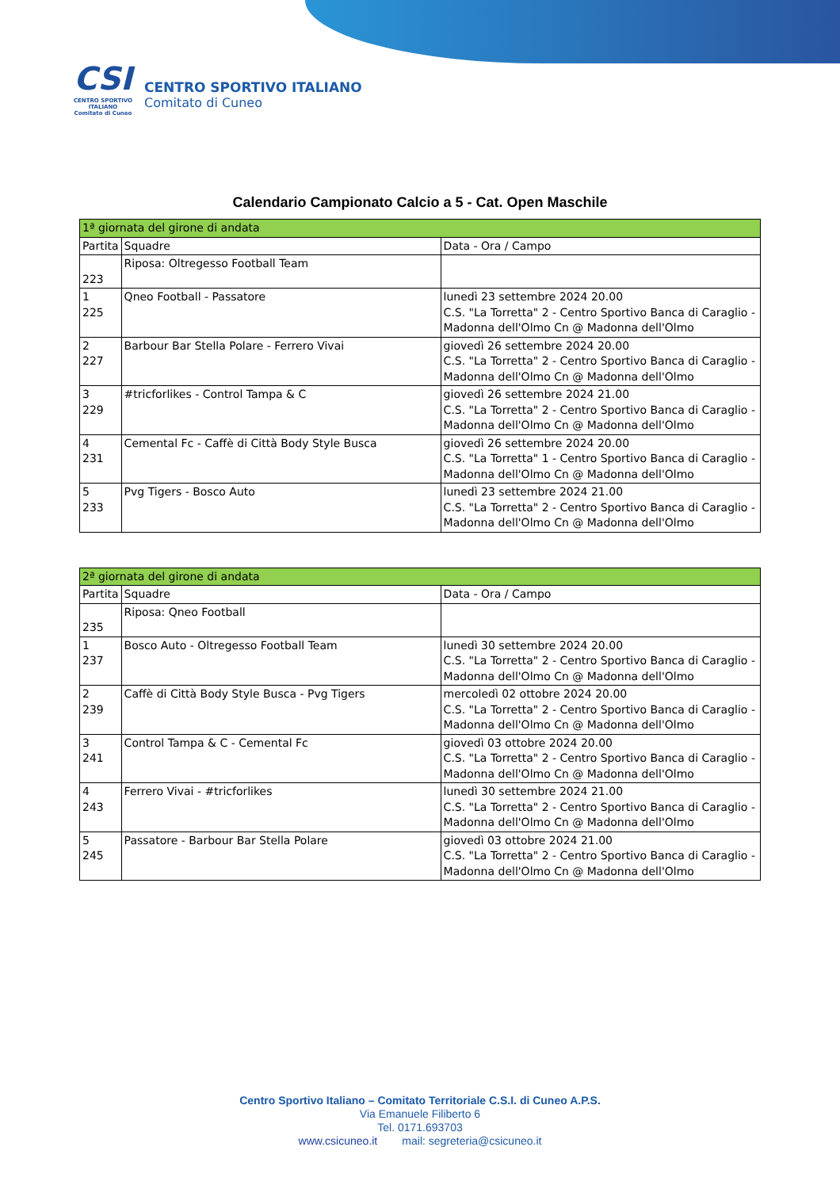CSI
CENTRO SPORTIVO ITALIANO
Comitato di Cuneo
CENTRO SPORTIVO ITALIANO
Comitato di Cuneo
Calendario Campionato Calcio a 5 - Cat. Open Maschile
| 1ª giornata del girone di andata | | |
| --- | --- | --- |
| Partita | Squadre | Data - Ora / Campo |
| 223 | Riposa: Oltregesso Football Team | |
| 1 225 | Qneo Football - Passatore | lunedì 23 settembre 2024 20.00 C.S. "La Torretta" 2 - Centro Sportivo Banca di Caraglio - Madonna dell'Olmo Cn @ Madonna dell'Olmo |
| 2 227 | Barbour Bar Stella Polare - Ferrero Vivai | giovedì 26 settembre 2024 20.00 C.S. "La Torretta" 2 - Centro Sportivo Banca di Caraglio - Madonna dell'Olmo Cn @ Madonna dell'Olmo |
| 3 229 | #tricforlikes - Control Tampa & C | giovedì 26 settembre 2024 21.00 C.S. "La Torretta" 2 - Centro Sportivo Banca di Caraglio - Madonna dell'Olmo Cn @ Madonna dell'Olmo |
| 4 231 | Cemental Fc - Caffè di Città Body Style Busca | giovedì 26 settembre 2024 20.00 C.S. "La Torretta" 1 - Centro Sportivo Banca di Caraglio - Madonna dell'Olmo Cn @ Madonna dell'Olmo |
| 5 233 | Pvg Tigers - Bosco Auto | lunedì 23 settembre 2024 21.00 C.S. "La Torretta" 2 - Centro Sportivo Banca di Caraglio - Madonna dell'Olmo Cn @ Madonna dell'Olmo |
| 2ª giornata del girone di andata | | |
| --- | --- | --- |
| Partita | Squadre | Data - Ora / Campo |
| 235 | Riposa: Qneo Football | |
| 1 237 | Bosco Auto - Oltregesso Football Team | lunedì 30 settembre 2024 20.00 C.S. "La Torretta" 2 - Centro Sportivo Banca di Caraglio - Madonna dell'Olmo Cn @ Madonna dell'Olmo |
| 2 239 | Caffè di Città Body Style Busca - Pvg Tigers | mercoledì 02 ottobre 2024 20.00 C.S. "La Torretta" 2 - Centro Sportivo Banca di Caraglio - Madonna dell'Olmo Cn @ Madonna dell'Olmo |
| 3 241 | Control Tampa & C - Cemental Fc | giovedì 03 ottobre 2024 20.00 C.S. "La Torretta" 2 - Centro Sportivo Banca di Caraglio - Madonna dell'Olmo Cn @ Madonna dell'Olmo |
| 4 243 | Ferrero Vivai - #tricforlikes | lunedì 30 settembre 2024 21.00 C.S. "La Torretta" 2 - Centro Sportivo Banca di Caraglio - Madonna dell'Olmo Cn @ Madonna dell'Olmo |
| 5 245 | Passatore - Barbour Bar Stella Polare | giovedì 03 ottobre 2024 21.00 C.S. "La Torretta" 2 - Centro Sportivo Banca di Caraglio - Madonna dell'Olmo Cn @ Madonna dell'Olmo |
Centro Sportivo Italiano – Comitato Territoriale C.S.I. di Cuneo A.P.S.
Via Emanuele Filiberto 6
Tel. 0171.693703
www.csicuneo.it mail: segreteria@csicuneo.it